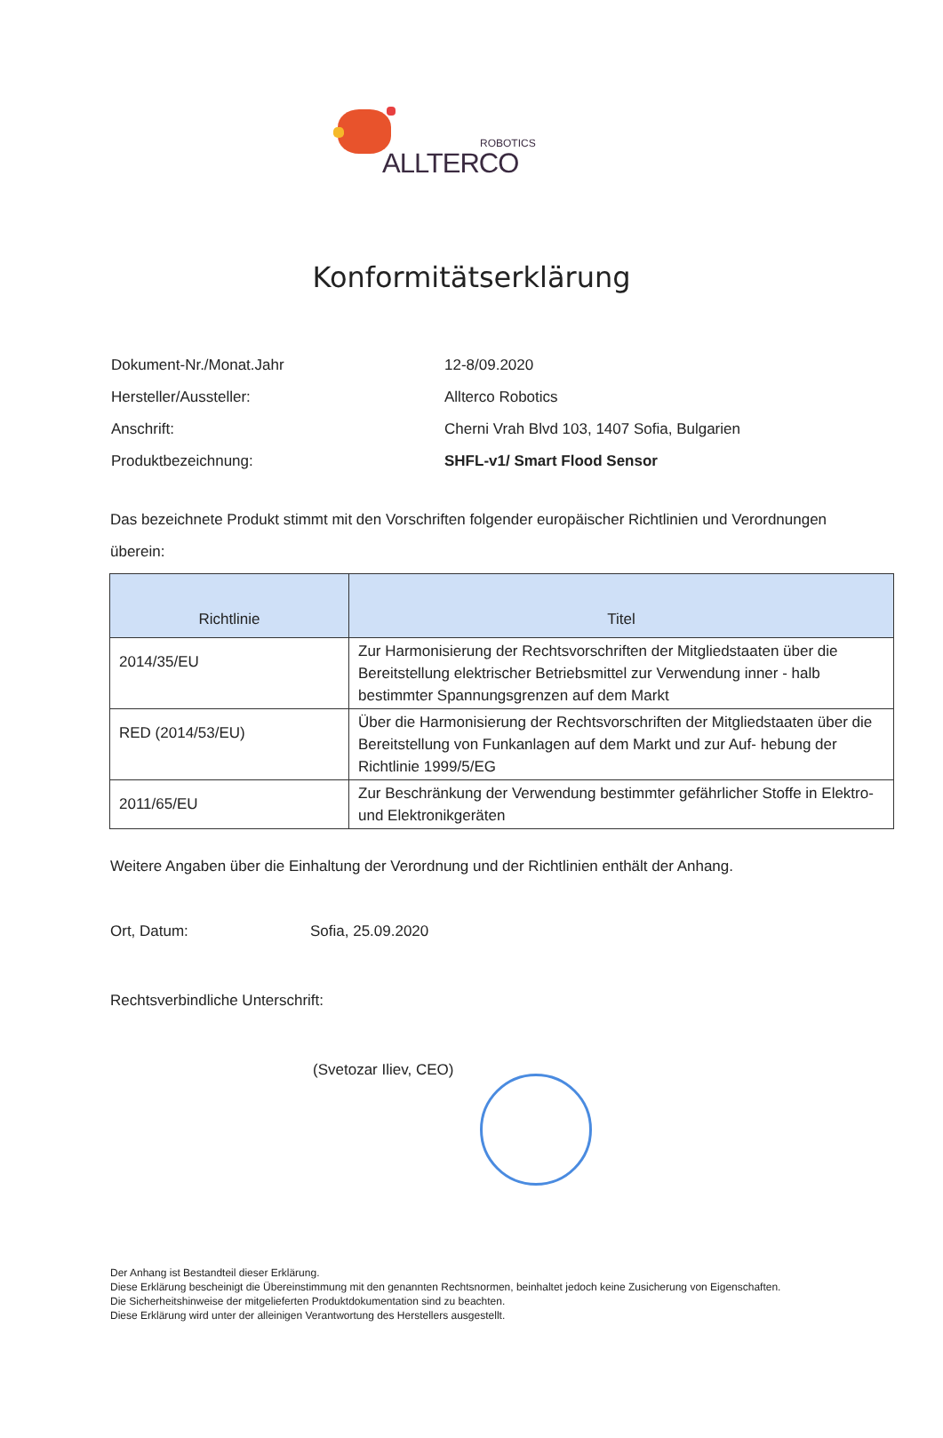ROBOTICS
ALLTERCO
Konformitätserklärung
Dokument-Nr./Monat.Jahr 12-8/09.2020
Hersteller/Aussteller: Allterco Robotics
Anschrift: Cherni Vrah Blvd 103, 1407 Sofia, Bulgarien
Produktbezeichnung: SHFL-v1/ Smart Flood Sensor
Das bezeichnete Produkt stimmt mit den Vorschriften folgender europäischer Richtlinien und Verordnungen überein:
| Richtlinie | Titel |
| --- | --- |
| 2014/35/EU | Zur Harmonisierung der Rechtsvorschriften der Mitgliedstaaten über die Bereitstellung elektrischer Betriebsmittel zur Verwendung inner - halb bestimmter Spannungsgrenzen auf dem Markt |
| RED (2014/53/EU) | Über die Harmonisierung der Rechtsvorschriften der Mitgliedstaaten über die Bereitstellung von Funkanlagen auf dem Markt und zur Auf- hebung der Richtlinie 1999/5/EG |
| 2011/65/EU | Zur Beschränkung der Verwendung bestimmter gefährlicher Stoffe in Elektro- und Elektronikgeräten |
Weitere Angaben über die Einhaltung der Verordnung und der Richtlinien enthält der Anhang.
Ort, Datum: Sofia, 25.09.2020
Rechtsverbindliche Unterschrift:
(Svetozar Iliev, CEO)
Der Anhang ist Bestandteil dieser Erklärung.
Diese Erklärung bescheinigt die Übereinstimmung mit den genannten Rechtsnormen, beinhaltet jedoch keine Zusicherung von Eigenschaften.
Die Sicherheitshinweise der mitgelieferten Produktdokumentation sind zu beachten.
Diese Erklärung wird unter der alleinigen Verantwortung des Herstellers ausgestellt.